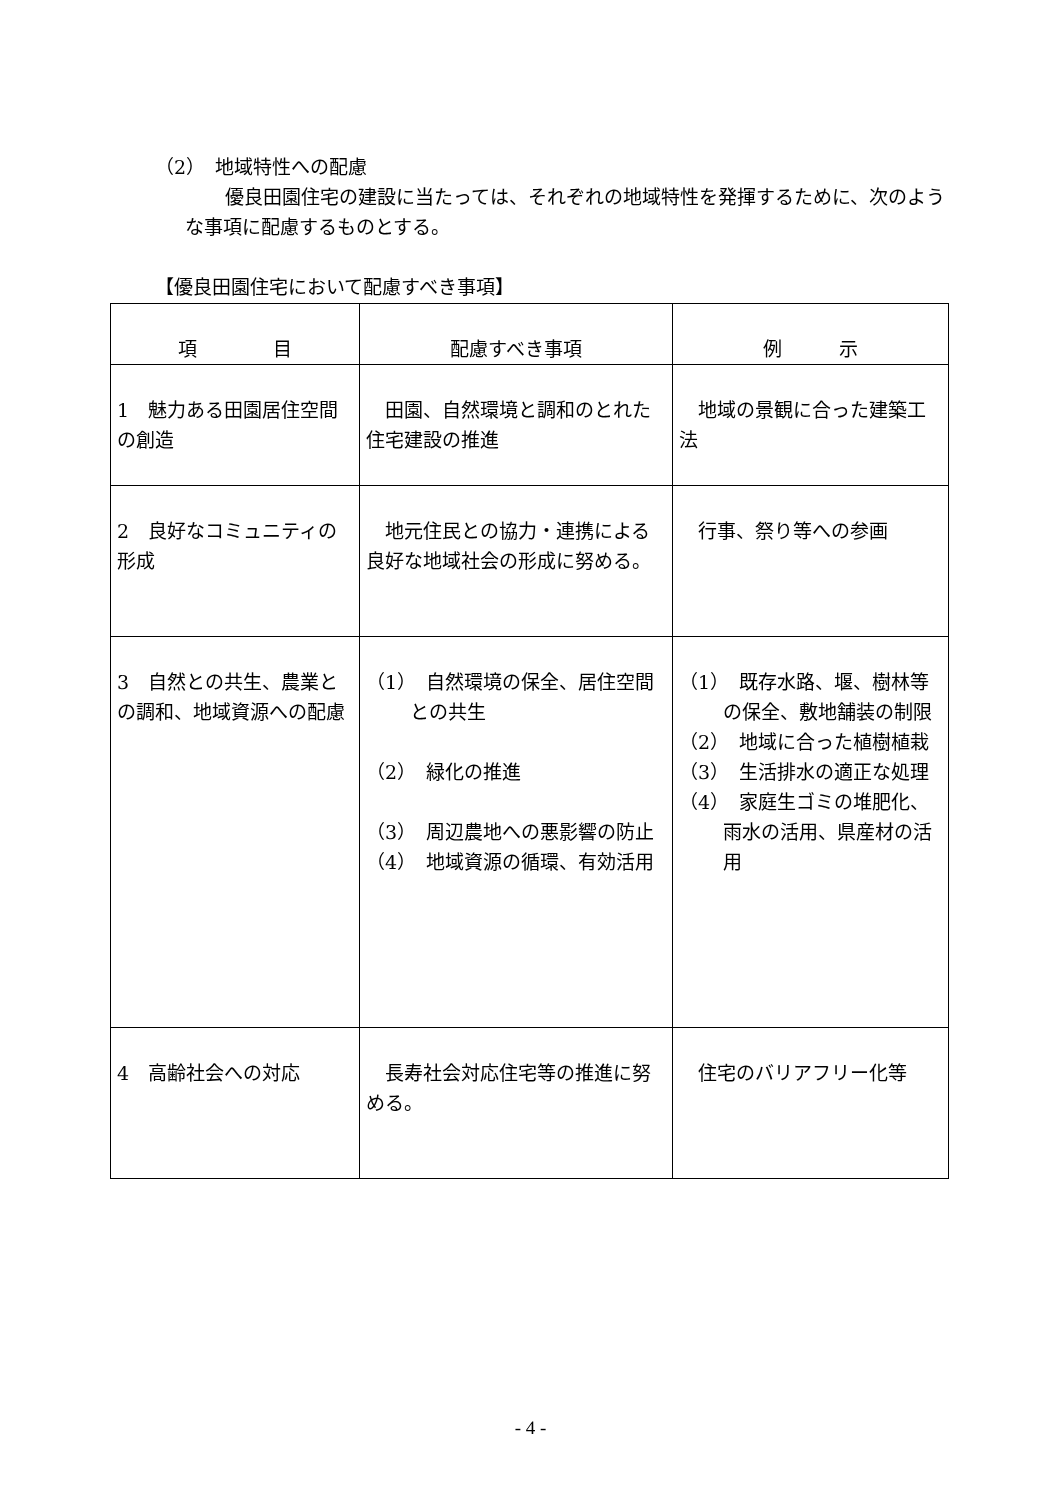（2）　地域特性への配慮
優良田園住宅の建設に当たっては、それぞれの地域特性を発揮するために、次のような事項に配慮するものとする。
【優良田園住宅において配慮すべき事項】
| 項 目 | 配慮すべき事項 | 例 示 |
| --- | --- | --- |
| 1 魅力ある田園居住空間の創造 | 田園、自然環境と調和のとれた住宅建設の推進 | 地域の景観に合った建築工法 |
| 2 良好なコミュニティの形成 | 地元住民との協力・連携による良好な地域社会の形成に努める。 | 行事、祭り等への参画 |
| 3 自然との共生、農業との調和、地域資源への配慮 | （1） 自然環境の保全、居住空間との共生 （2） 緑化の推進 （3） 周辺農地への悪影響の防止 （4） 地域資源の循環、有効活用 | （1） 既存水路、堰、樹林等の保全、敷地舗装の制限 （2） 地域に合った植樹植栽 （3） 生活排水の適正な処理 （4） 家庭生ゴミの堆肥化、雨水の活用、県産材の活用 |
| 4 高齢社会への対応 | 長寿社会対応住宅等の推進に努める。 | 住宅のバリアフリー化等 |
- 4 -